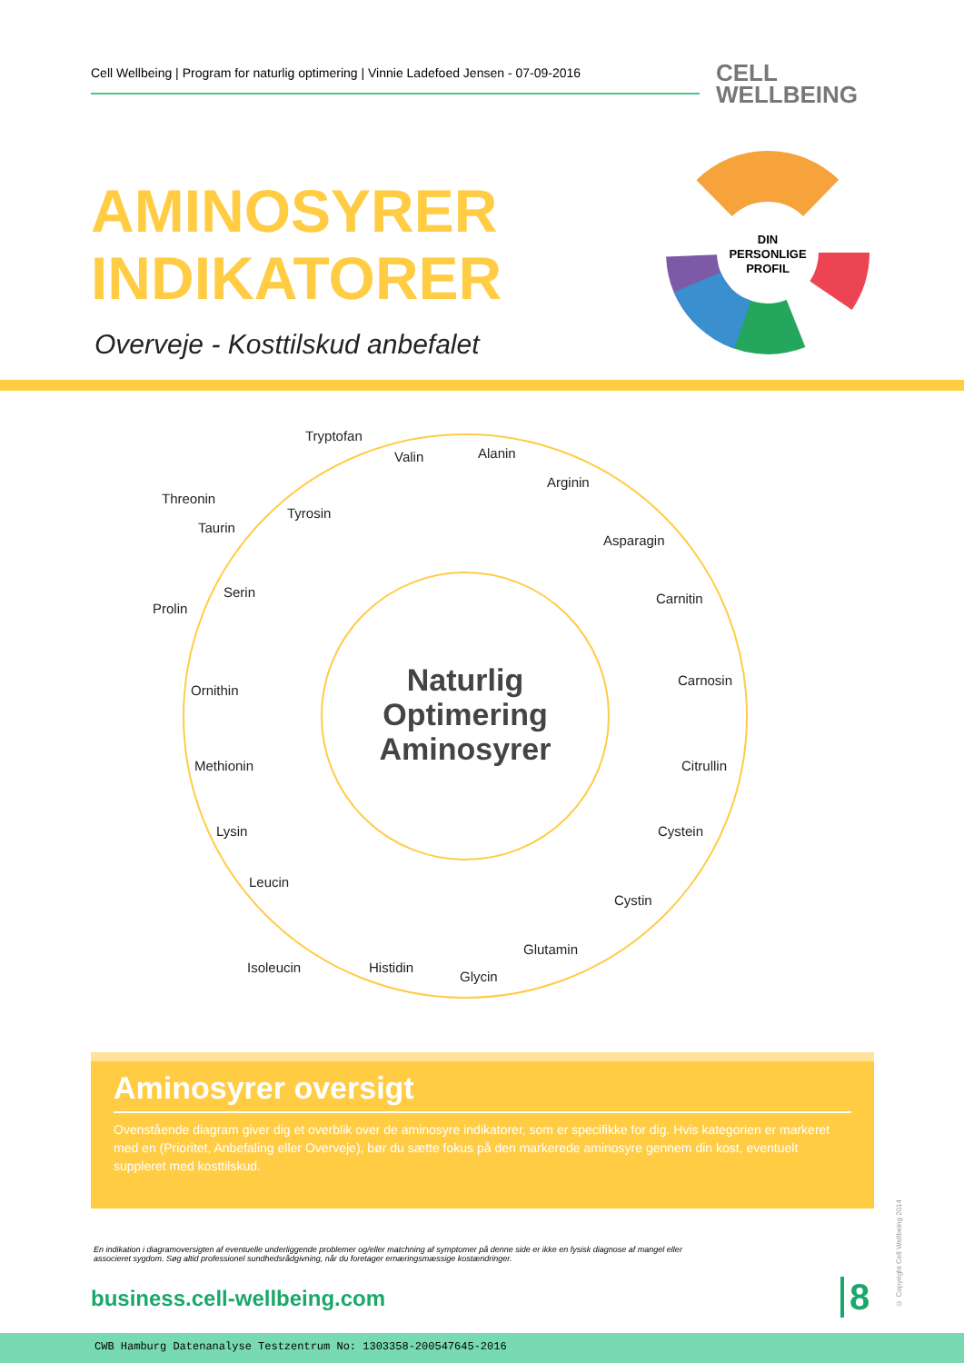Cell Wellbeing | Program for naturlig optimering | Vinnie Ladefoed Jensen - 07-09-2016
CELL
WELLBEING
AMINOSYRER
INDIKATORER
Overveje - Kosttilskud anbefalet
DIN
PERSONLIGE
PROFIL
Tryptofan
Valin
Alanin
Arginin
Asparagin
Carnitin
Carnosin
Citrullin
Cystein
Cystin
Glutamin
Glycin
Histidin
Isoleucin
Leucin
Lysin
Methionin
Ornithin
Prolin
Serin
Taurin
Threonin
Tyrosin
Naturlig
Optimering
Aminosyrer
Aminosyrer oversigt
Ovenstående diagram giver dig et overblik over de aminosyre indikatorer, som er specifikke for dig. Hvis kategorien er markeret med en (Prioritet, Anbefaling eller Overveje), bør du sætte fokus på den markerede aminosyre gennem din kost, eventuelt suppleret med kosttilskud.
En indikation i diagramoversigten af eventuelle underliggende problemer og/eller matchning af symptomer på denne side er ikke en fysisk diagnose af mangel eller associeret sygdom. Søg altid professionel sundhedsrådgivning, når du foretager ernæringsmæssige kostændringer.
business.cell-wellbeing.com 8
© Copyright Cell Wellbeing 2014
CWB Hamburg Datenanalyse Testzentrum No: 1303358-200547645-2016